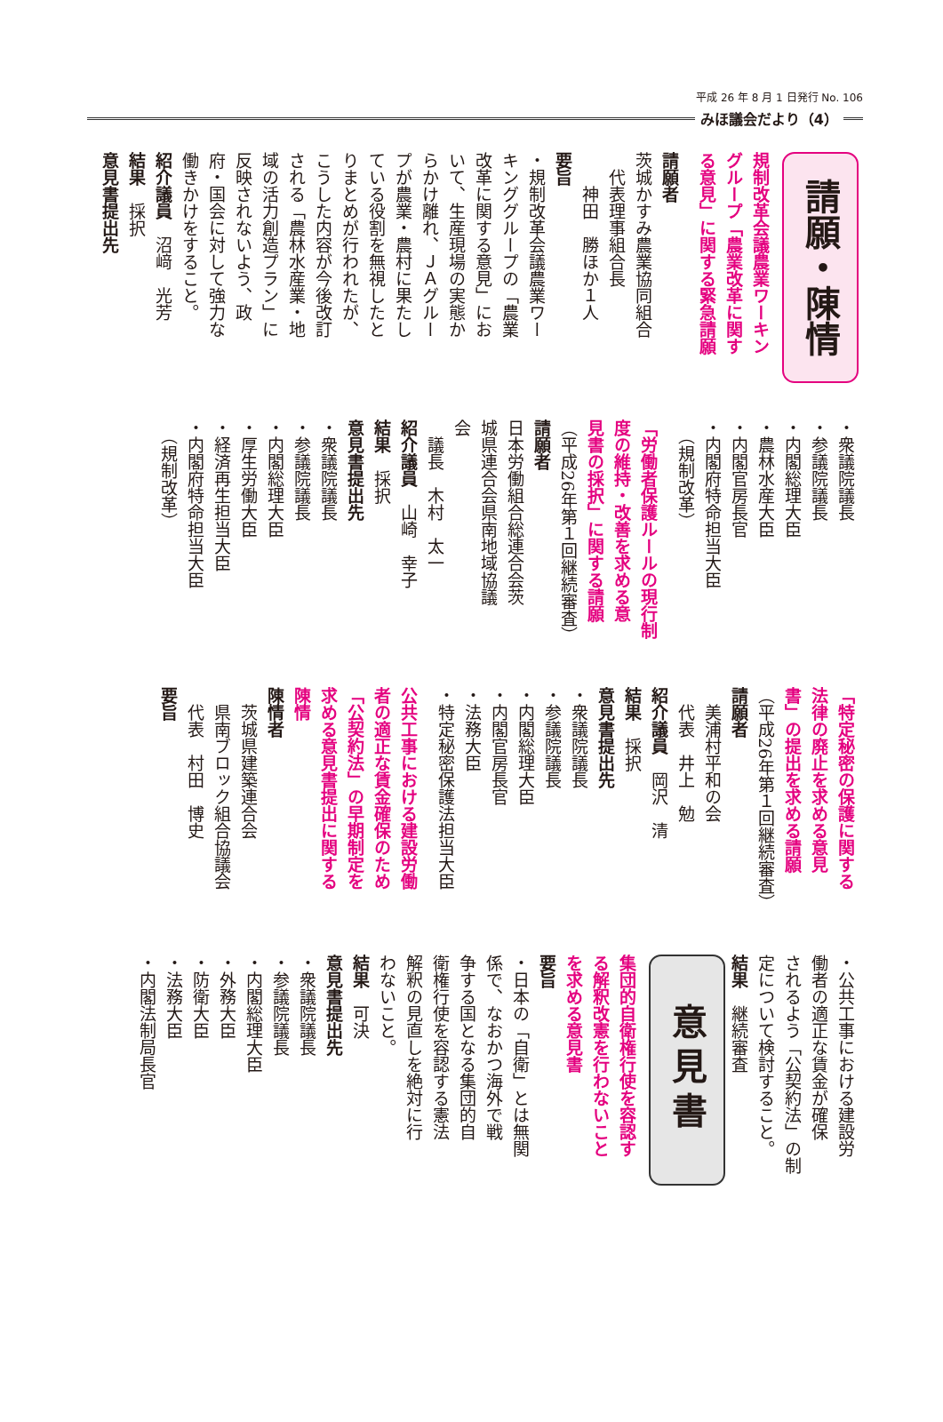平成 26 年 8 月 1 日発行 No. 106
みほ議会だより（4）
請願・陳情
規制改革会議農業ワーキン
グループ「農業改革に関す
る意見」に関する緊急請願
請願者
茨城かすみ農業協同組合
　代表理事組合長
　　神田　勝ほか１人
要旨
・規制改革会議農業ワー
キンググループの「農業
改革に関する意見」にお
いて、生産現場の実態か
らかけ離れ、ＪＡグルー
プが農業・農村に果たし
ている役割を無視したと
りまとめが行われたが、
こうした内容が今後改訂
される「農林水産業・地
域の活力創造プラン」に
反映されないよう、政
府・国会に対して強力な
働きかけをすること。
紹介議員　沼﨑　光芳
結果　採択
意見書提出先
・衆議院議長
・参議院議長
・内閣総理大臣
・農林水産大臣
・内閣官房長官
・内閣府特命担当大臣
　（規制改革）
「労働者保護ルールの現行制
度の維持・改善を求める意
見書の採択」に関する請願
（平成26年第１回継続審査）
請願者
日本労働組合総連合会茨
城県連合会県南地域協議
会
　議長　木村　太一
紹介議員　山崎　幸子
結果　採択
意見書提出先
・衆議院議長
・参議院議長
・内閣総理大臣
・厚生労働大臣
・経済再生担当大臣
・内閣府特命担当大臣
　（規制改革）
「特定秘密の保護に関する
法律の廃止を求める意見
書」の提出を求める請願
（平成26年第１回継続審査）
請願者
　美浦村平和の会
　代表　井上　勉
紹介議員　岡沢　清
結果　採択
意見書提出先
・衆議院議長
・参議院議長
・内閣総理大臣
・内閣官房長官
・法務大臣
・特定秘密保護法担当大臣
公共工事における建設労働
者の適正な賃金確保のため
「公契約法」の早期制定を
求める意見書提出に関する
陳情
陳情者
　茨城県建築連合会
　県南ブロック組合協議会
　代表　村田　博史
要旨
・公共工事における建設労
働者の適正な賃金が確保
されるよう「公契約法」の制
定について検討すること。
結果　継続審査
意見書
集団的自衛権行使を容認す
る解釈改憲を行わないこと
を求める意見書
要旨
・日本の「自衛」とは無関
係で、なおかつ海外で戦
争する国となる集団的自
衛権行使を容認する憲法
解釈の見直しを絶対に行
わないこと。
結果　可決
意見書提出先
・衆議院議長
・参議院議長
・内閣総理大臣
・外務大臣
・防衛大臣
・法務大臣
・内閣法制局長官